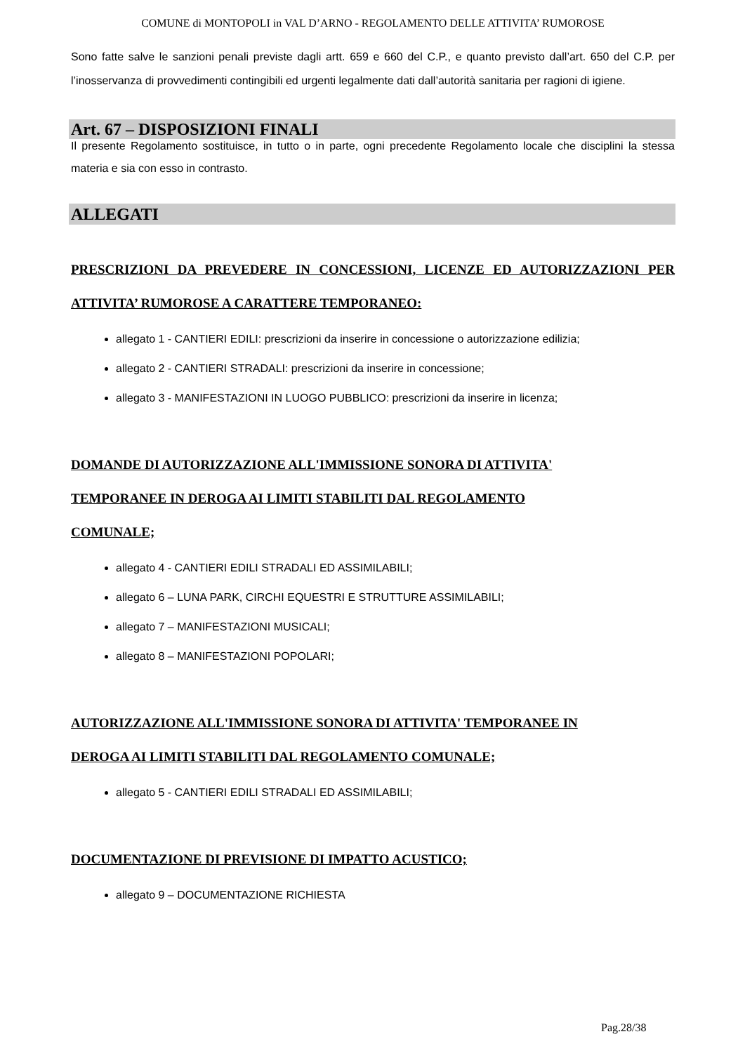COMUNE di MONTOPOLI in VAL D’ARNO - REGOLAMENTO DELLE ATTIVITA’ RUMOROSE
Sono fatte salve le sanzioni penali previste dagli artt. 659 e 660 del C.P., e quanto previsto dall’art. 650 del C.P. per l’inosservanza di provvedimenti contingibili ed urgenti legalmente dati dall’autorità sanitaria per ragioni di igiene.
Art. 67 – DISPOSIZIONI FINALI
Il presente Regolamento sostituisce, in tutto o in parte, ogni precedente Regolamento locale che disciplini la stessa materia e sia con esso in contrasto.
ALLEGATI
PRESCRIZIONI DA PREVEDERE IN CONCESSIONI, LICENZE ED AUTORIZZAZIONI PER ATTIVITA’ RUMOROSE A CARATTERE TEMPORANEO:
allegato 1 - CANTIERI EDILI: prescrizioni da inserire in concessione o autorizzazione edilizia;
allegato 2 - CANTIERI STRADALI: prescrizioni da inserire in concessione;
allegato 3 - MANIFESTAZIONI IN LUOGO PUBBLICO: prescrizioni da inserire in licenza;
DOMANDE DI AUTORIZZAZIONE ALL'IMMISSIONE SONORA DI ATTIVITA'
TEMPORANEE IN DEROGA AI LIMITI STABILITI DAL REGOLAMENTO
COMUNALE;
allegato 4 - CANTIERI EDILI STRADALI ED ASSIMILABILI;
allegato 6 – LUNA PARK, CIRCHI EQUESTRI E STRUTTURE ASSIMILABILI;
allegato 7 – MANIFESTAZIONI MUSICALI;
allegato 8 – MANIFESTAZIONI POPOLARI;
AUTORIZZAZIONE ALL'IMMISSIONE SONORA DI ATTIVITA' TEMPORANEE IN
DEROGA AI LIMITI STABILITI DAL REGOLAMENTO COMUNALE;
allegato 5 - CANTIERI EDILI STRADALI ED ASSIMILABILI;
DOCUMENTAZIONE DI PREVISIONE DI IMPATTO ACUSTICO;
allegato 9 – DOCUMENTAZIONE RICHIESTA
Pag.28/38